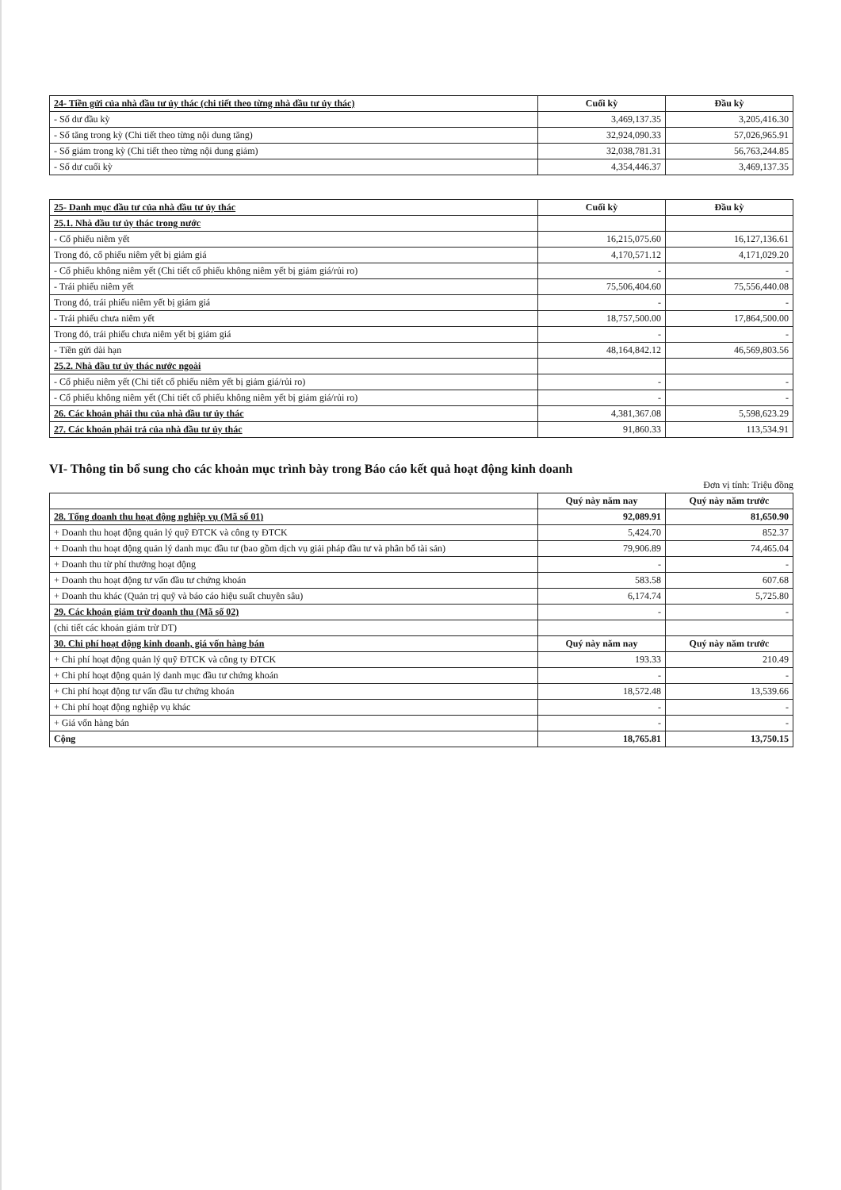| 24- Tiền gửi của nhà đầu tư ủy thác (chi tiết theo từng nhà đầu tư ủy thác) | Cuối kỳ | Đầu kỳ |
| - Số dư đầu kỳ | 3,469,137.35 | 3,205,416.30 |
| - Số tăng trong kỳ (Chi tiết theo từng nội dung tăng) | 32,924,090.33 | 57,026,965.91 |
| - Số giảm trong kỳ (Chi tiết theo từng nội dung giảm) | 32,038,781.31 | 56,763,244.85 |
| - Số dư cuối kỳ | 4,354,446.37 | 3,469,137.35 |
| 25- Danh mục đầu tư của nhà đầu tư ủy thác | Cuối kỳ | Đầu kỳ |
| 25.1. Nhà đầu tư ủy thác trong nước | | |
| - Cổ phiếu niêm yết | 16,215,075.60 | 16,127,136.61 |
| Trong đó, cổ phiếu niêm yết bị giảm giá | 4,170,571.12 | 4,171,029.20 |
| - Cổ phiếu không niêm yết (Chi tiết cổ phiếu không niêm yết bị giảm giá/rủi ro) | - | - |
| - Trái phiếu niêm yết | 75,506,404.60 | 75,556,440.08 |
| Trong đó, trái phiếu niêm yết bị giảm giá | - | - |
| - Trái phiếu chưa niêm yết | 18,757,500.00 | 17,864,500.00 |
| Trong đó, trái phiếu chưa niêm yết bị giảm giá | - | - |
| - Tiền gửi dài hạn | 48,164,842.12 | 46,569,803.56 |
| 25.2. Nhà đầu tư ủy thác nước ngoài | | |
| - Cổ phiếu niêm yết (Chi tiết cổ phiếu niêm yết bị giảm giá/rủi ro) | - | - |
| - Cổ phiếu không niêm yết (Chi tiết cổ phiếu không niêm yết bị giảm giá/rủi ro) | - | - |
| 26. Các khoản phải thu của nhà đầu tư ủy thác | 4,381,367.08 | 5,598,623.29 |
| 27. Các khoản phải trả của nhà đầu tư ủy thác | 91,860.33 | 113,534.91 |
VI- Thông tin bổ sung cho các khoản mục trình bày trong Báo cáo kết quả hoạt động kinh doanh
Đơn vị tính: Triệu đồng
| | Quý này năm nay | Quý này năm trước |
| 28. Tổng doanh thu hoạt động nghiệp vụ (Mã số 01) | 92,089.91 | 81,650.90 |
| + Doanh thu hoạt động quản lý quỹ ĐTCK và công ty ĐTCK | 5,424.70 | 852.37 |
| + Doanh thu hoạt động quản lý danh mục đầu tư (bao gồm dịch vụ giải pháp đầu tư và phân bổ tài sản) | 79,906.89 | 74,465.04 |
| + Doanh thu từ phí thưởng hoạt động | - | - |
| + Doanh thu hoạt động tư vấn đầu tư chứng khoán | 583.58 | 607.68 |
| + Doanh thu khác (Quản trị quỹ và báo cáo hiệu suất chuyên sâu) | 6,174.74 | 5,725.80 |
| 29. Các khoản giảm trừ doanh thu (Mã số 02) | - | - |
| (chi tiết các khoản giảm trừ DT) | | |
| 30. Chi phí hoạt động kinh doanh, giá vốn hàng bán | Quý này năm nay | Quý này năm trước |
| + Chi phí hoạt động quản lý quỹ ĐTCK và công ty ĐTCK | 193.33 | 210.49 |
| + Chi phí hoạt động quản lý danh mục đầu tư chứng khoán | - | - |
| + Chi phí hoạt động tư vấn đầu tư chứng khoán | 18,572.48 | 13,539.66 |
| + Chi phí hoạt động nghiệp vụ khác | - | - |
| + Giá vốn hàng bán | - | - |
| Cộng | 18,765.81 | 13,750.15 |